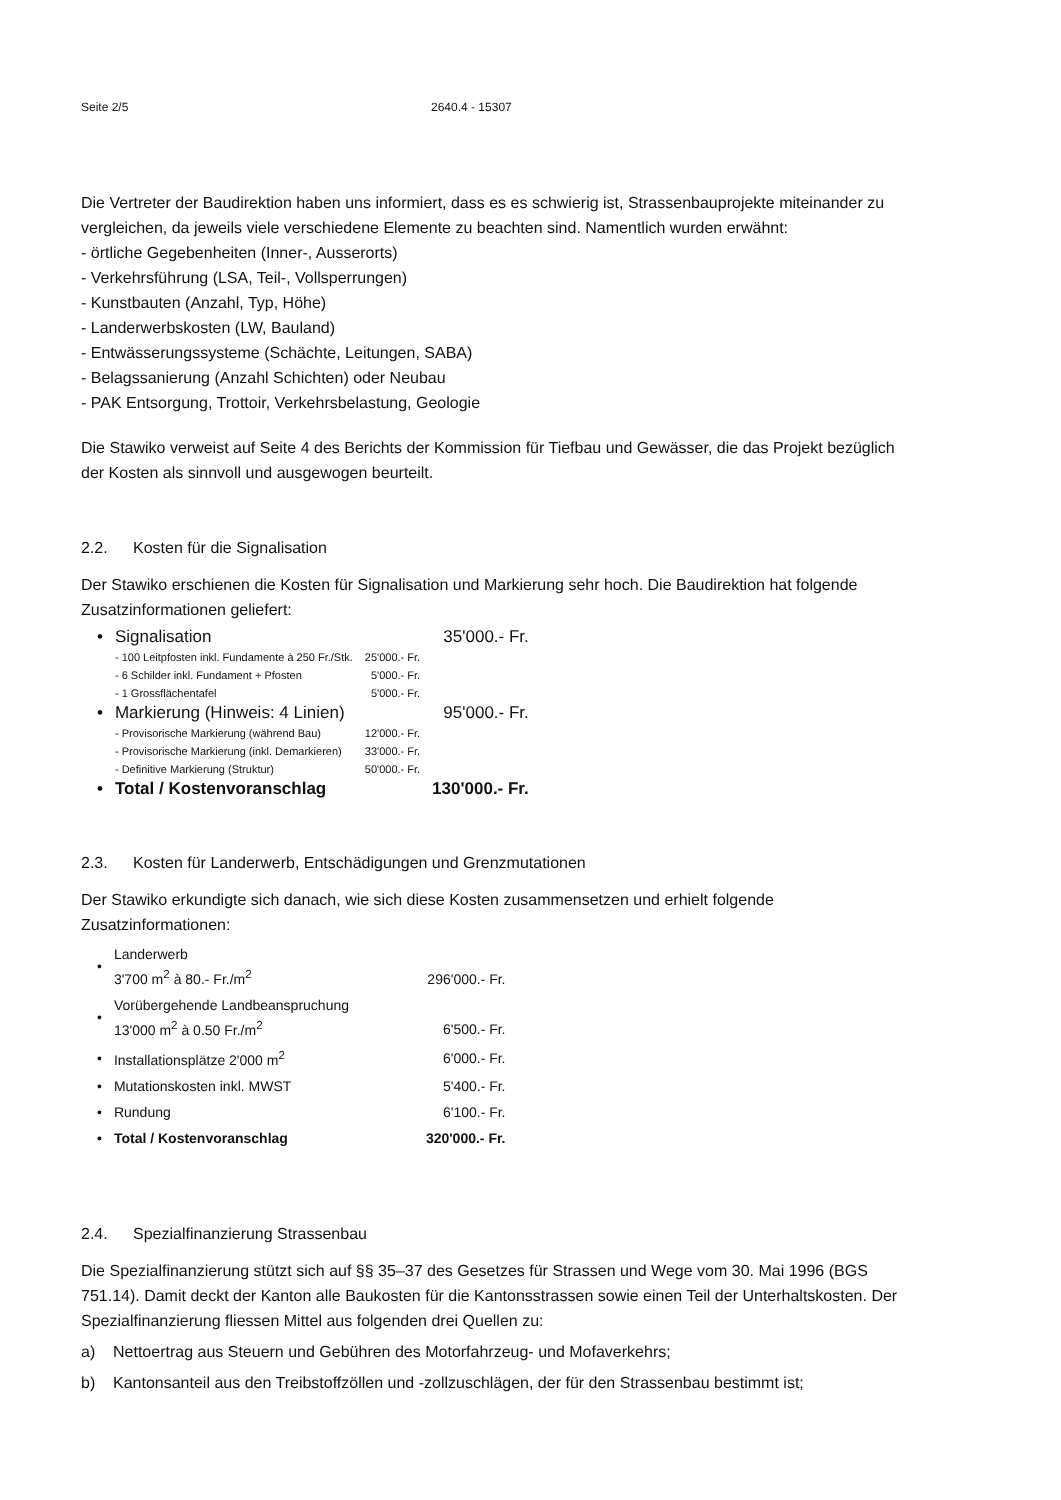Seite 2/5 2640.4 - 15307
Die Vertreter der Baudirektion haben uns informiert, dass es es schwierig ist, Strassenbauprojekte miteinander zu vergleichen, da jeweils viele verschiedene Elemente zu beachten sind. Namentlich wurden erwähnt:
- örtliche Gegebenheiten (Inner-, Ausserorts)
- Verkehrsführung (LSA, Teil-, Vollsperrungen)
- Kunstbauten (Anzahl, Typ, Höhe)
- Landerwerbskosten (LW, Bauland)
- Entwässerungssysteme (Schächte, Leitungen, SABA)
- Belagssanierung (Anzahl Schichten) oder Neubau
- PAK Entsorgung, Trottoir, Verkehrsbelastung, Geologie
Die Stawiko verweist auf Seite 4 des Berichts der Kommission für Tiefbau und Gewässer, die das Projekt bezüglich der Kosten als sinnvoll und ausgewogen beurteilt.
2.2. Kosten für die Signalisation
Der Stawiko erschienen die Kosten für Signalisation und Markierung sehr hoch. Die Baudirektion hat folgende Zusatzinformationen geliefert:
| • | Signalisation | | 35'000.- Fr. |
| | - 100 Leitpfosten inkl. Fundamente à 250 Fr./Stk. | 25'000.- Fr. | |
| | - 6 Schilder inkl. Fundament + Pfosten | 5'000.- Fr. | |
| | - 1 Grossflächentafel | 5'000.- Fr. | |
| • | Markierung (Hinweis: 4 Linien) | | 95'000.- Fr. |
| | - Provisorische Markierung (während Bau) | 12'000.- Fr. | |
| | - Provisorische Markierung (inkl. Demarkieren) | 33'000.- Fr. | |
| | - Definitive Markierung (Struktur) | 50'000.- Fr. | |
| • | Total / Kostenvoranschlag | | 130'000.- Fr. |
2.3. Kosten für Landerwerb, Entschädigungen und Grenzmutationen
Der Stawiko erkundigte sich danach, wie sich diese Kosten zusammensetzen und erhielt folgende Zusatzinformationen:
| • | Landerwerb 3'700 m<sup>2</sup> à 80.- Fr./m<sup>2</sup> | 296'000.- Fr. |
| • | Vorübergehende Landbeanspruchung 13'000 m<sup>2</sup> à 0.50 Fr./m<sup>2</sup> | 6'500.- Fr. |
| • | Installationsplätze 2'000 m<sup>2</sup> | 6'000.- Fr. |
| • | Mutationskosten inkl. MWST | 5'400.- Fr. |
| • | Rundung | 6'100.- Fr. |
| • | Total / Kostenvoranschlag | 320'000.- Fr. |
2.4. Spezialfinanzierung Strassenbau
Die Spezialfinanzierung stützt sich auf §§ 35–37 des Gesetzes für Strassen und Wege vom 30. Mai 1996 (BGS 751.14). Damit deckt der Kanton alle Baukosten für die Kantonsstrassen sowie einen Teil der Unterhaltskosten. Der Spezialfinanzierung fliessen Mittel aus folgenden drei Quellen zu:
a) Nettoertrag aus Steuern und Gebühren des Motorfahrzeug- und Mofaverkehrs;
b) Kantonsanteil aus den Treibstoffzöllen und -zollzuschlägen, der für den Strassenbau bestimmt ist;